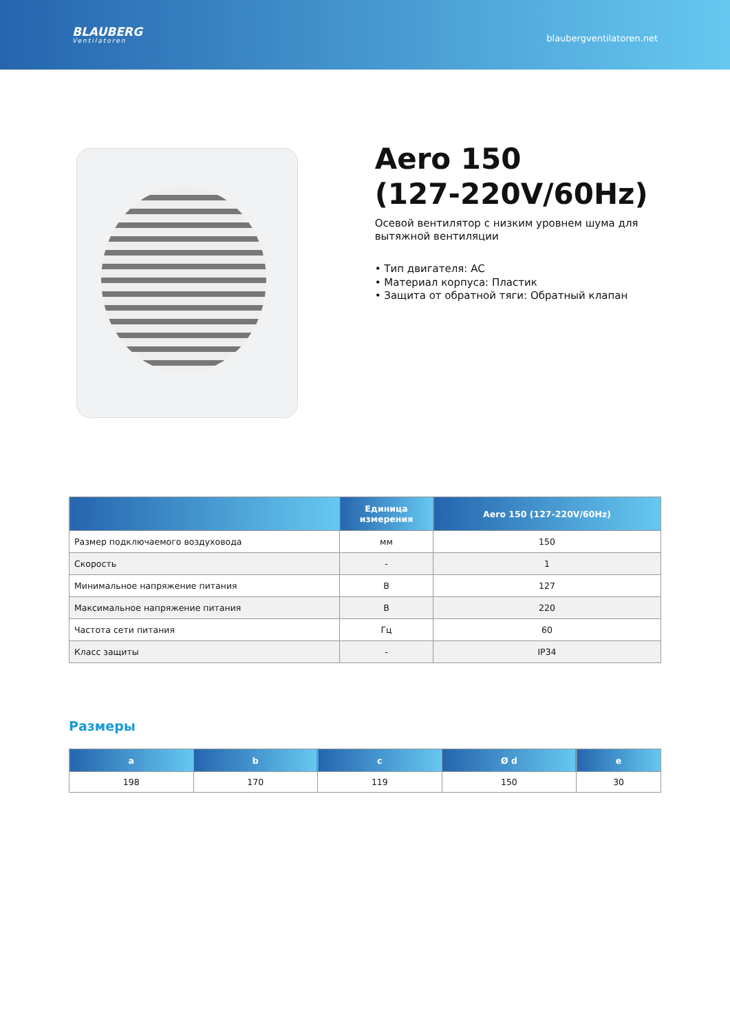BLAUBERG
Ventilatoren
blaubergventilatoren.net
Aero 150
(127-220V/60Hz)
Осевой вентилятор с низким уровнем шума для вытяжной вентиляции
• Тип двигателя: AC
• Материал корпуса: Пластик
• Защита от обратной тяги: Обратный клапан
| | Единица измерения | Aero 150 (127-220V/60Hz) |
| --- | --- | --- |
| Размер подключаемого воздуховода | мм | 150 |
| Скорость | - | 1 |
| Минимальное напряжение питания | В | 127 |
| Максимальное напряжение питания | В | 220 |
| Частота сети питания | Гц | 60 |
| Класс защиты | - | IP34 |
Размеры
| a | b | c | Ø d | e |
| --- | --- | --- | --- | --- |
| 198 | 170 | 119 | 150 | 30 |